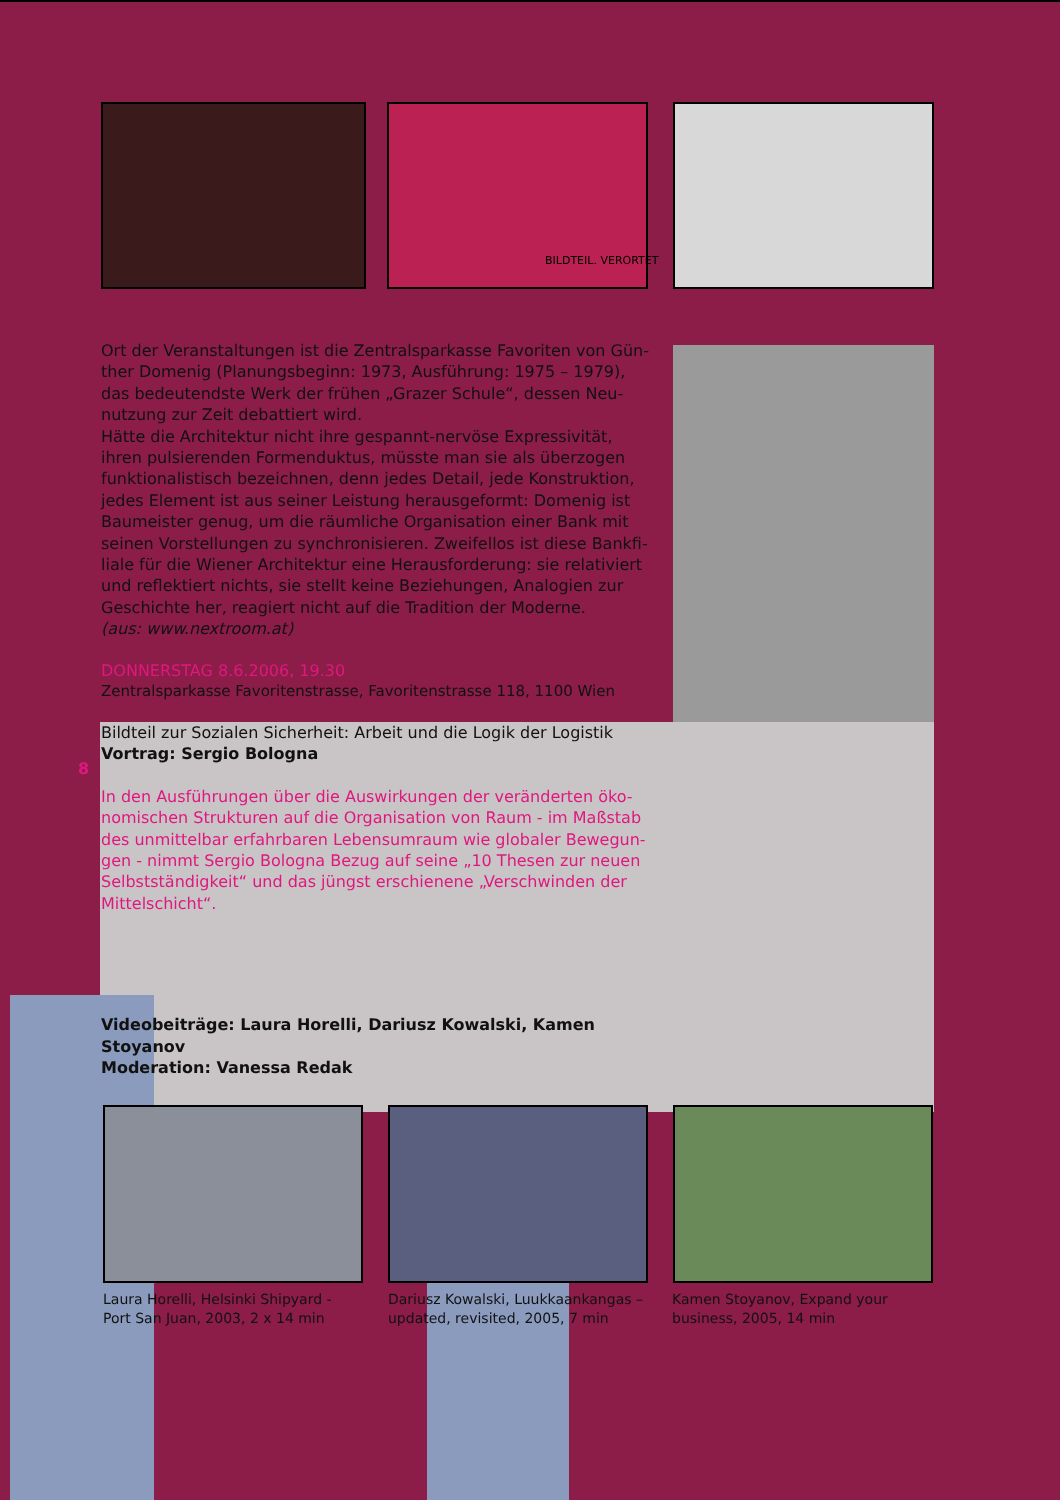BILDTEIL. VERORTET
Ort der Veranstaltungen ist die Zentralsparkasse Favoriten von Gün-ther Domenig (Planungsbeginn: 1973, Ausführung: 1975 – 1979), das bedeutendste Werk der frühen „Grazer Schule“, dessen Neu-nutzung zur Zeit debattiert wird.
Hätte die Architektur nicht ihre gespannt-nervöse Expressivität, ihren pulsierenden Formenduktus, müsste man sie als überzogen funktionalistisch bezeichnen, denn jedes Detail, jede Konstruktion, jedes Element ist aus seiner Leistung herausgeformt: Domenig ist Baumeister genug, um die räumliche Organisation einer Bank mit seinen Vorstellungen zu synchronisieren. Zweifellos ist diese Bankfi-liale für die Wiener Architektur eine Herausforderung: sie relativiert und reflektiert nichts, sie stellt keine Beziehungen, Analogien zur Geschichte her, reagiert nicht auf die Tradition der Moderne.
(aus: www.nextroom.at)
DONNERSTAG 8.6.2006, 19.30
Zentralsparkasse Favoritenstrasse, Favoritenstrasse 118, 1100 Wien
8
Bildteil zur Sozialen Sicherheit: Arbeit und die Logik der Logistik
Vortrag: Sergio Bologna
In den Ausführungen über die Auswirkungen der veränderten öko-nomischen Strukturen auf die Organisation von Raum - im Maßstab des unmittelbar erfahrbaren Lebensumraum wie globaler Bewegun-gen - nimmt Sergio Bologna Bezug auf seine „10 Thesen zur neuen Selbstständigkeit“ und das jüngst erschienene „Verschwinden der Mittelschicht“.
Videobeiträge: Laura Horelli, Dariusz Kowalski, Kamen Stoyanov
Moderation: Vanessa Redak
Laura Horelli, Helsinki Shipyard - Port San Juan, 2003, 2 x 14 min
Dariusz Kowalski, Luukkaankangas – updated, revisited, 2005, 7 min
Kamen Stoyanov, Expand your business, 2005, 14 min